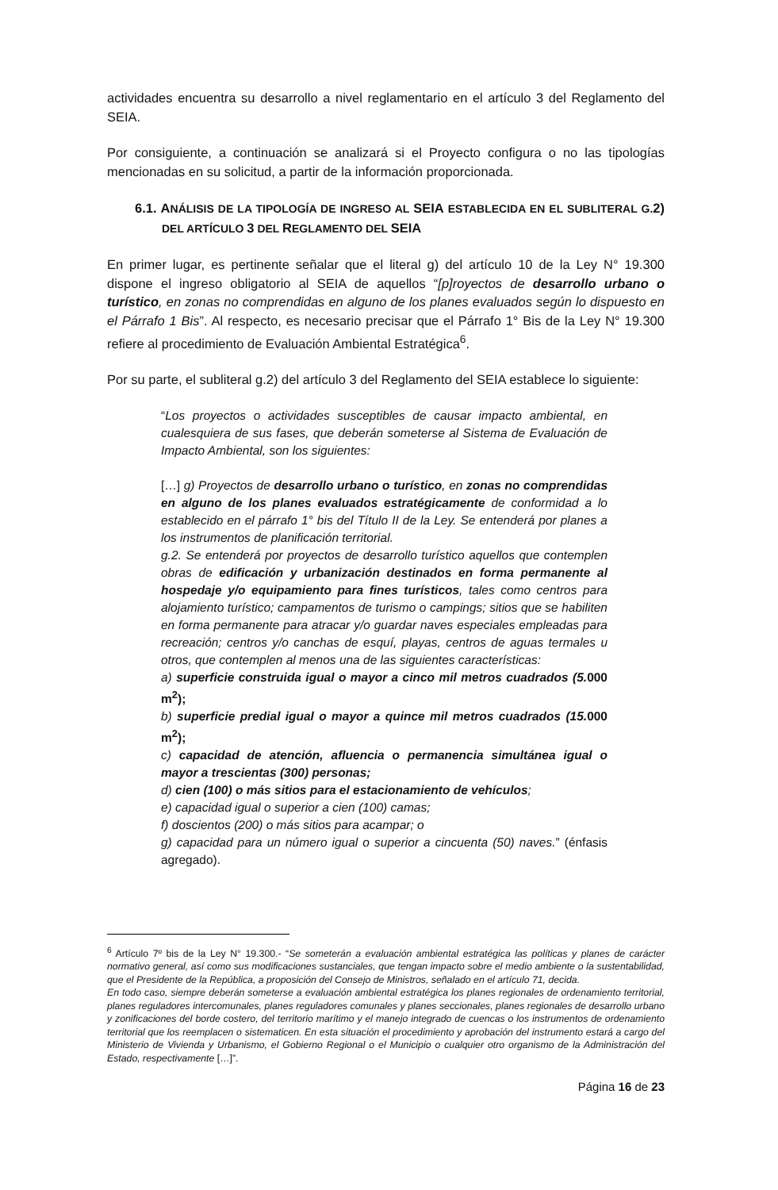actividades encuentra su desarrollo a nivel reglamentario en el artículo 3 del Reglamento del SEIA.
Por consiguiente, a continuación se analizará si el Proyecto configura o no las tipologías mencionadas en su solicitud, a partir de la información proporcionada.
6.1. ANÁLISIS DE LA TIPOLOGÍA DE INGRESO AL SEIA ESTABLECIDA EN EL SUBLITERAL G.2) DEL ARTÍCULO 3 DEL REGLAMENTO DEL SEIA
En primer lugar, es pertinente señalar que el literal g) del artículo 10 de la Ley N° 19.300 dispone el ingreso obligatorio al SEIA de aquellos “[p]royectos de desarrollo urbano o turístico, en zonas no comprendidas en alguno de los planes evaluados según lo dispuesto en el Párrafo 1 Bis”. Al respecto, es necesario precisar que el Párrafo 1° Bis de la Ley N° 19.300 refiere al procedimiento de Evaluación Ambiental Estratégica<sup>6</sup>.
Por su parte, el subliteral g.2) del artículo 3 del Reglamento del SEIA establece lo siguiente:
“Los proyectos o actividades susceptibles de causar impacto ambiental, en cualesquiera de sus fases, que deberán someterse al Sistema de Evaluación de Impacto Ambiental, son los siguientes:
[…] g) Proyectos de desarrollo urbano o turístico, en zonas no comprendidas en alguno de los planes evaluados estratégicamente de conformidad a lo establecido en el párrafo 1° bis del Título II de la Ley. Se entenderá por planes a los instrumentos de planificación territorial.
g.2. Se entenderá por proyectos de desarrollo turístico aquellos que contemplen obras de edificación y urbanización destinados en forma permanente al hospedaje y/o equipamiento para fines turísticos, tales como centros para alojamiento turístico; campamentos de turismo o campings; sitios que se habiliten en forma permanente para atracar y/o guardar naves especiales empleadas para recreación; centros y/o canchas de esquí, playas, centros de aguas termales u otros, que contemplen al menos una de las siguientes características:
a) superficie construida igual o mayor a cinco mil metros cuadrados (5. 000 m<sup>2</sup>);
b) superficie predial igual o mayor a quince mil metros cuadrados (15. 000 m<sup>2</sup>);
c) capacidad de atención, afluencia o permanencia simultánea igual o mayor a trescientas (300) personas;
d) cien (100) o más sitios para el estacionamiento de vehículos;
e) capacidad igual o superior a cien (100) camas;
f) doscientos (200) o más sitios para acampar; o
g) capacidad para un número igual o superior a cincuenta (50) naves.” (énfasis agregado).
<sup>6</sup> Artículo 7º bis de la Ley N° 19.300.- “Se someterán a evaluación ambiental estratégica las políticas y planes de carácter normativo general, así como sus modificaciones sustanciales, que tengan impacto sobre el medio ambiente o la sustentabilidad, que el Presidente de la República, a proposición del Consejo de Ministros, señalado en el artículo 71, decida.
En todo caso, siempre deberán someterse a evaluación ambiental estratégica los planes regionales de ordenamiento territorial, planes reguladores intercomunales, planes reguladores comunales y planes seccionales, planes regionales de desarrollo urbano y zonificaciones del borde costero, del territorio marítimo y el manejo integrado de cuencas o los instrumentos de ordenamiento territorial que los reemplacen o sistematicen. En esta situación el procedimiento y aprobación del instrumento estará a cargo del Ministerio de Vivienda y Urbanismo, el Gobierno Regional o el Municipio o cualquier otro organismo de la Administración del Estado, respectivamente […]”.
Página 16 de 23